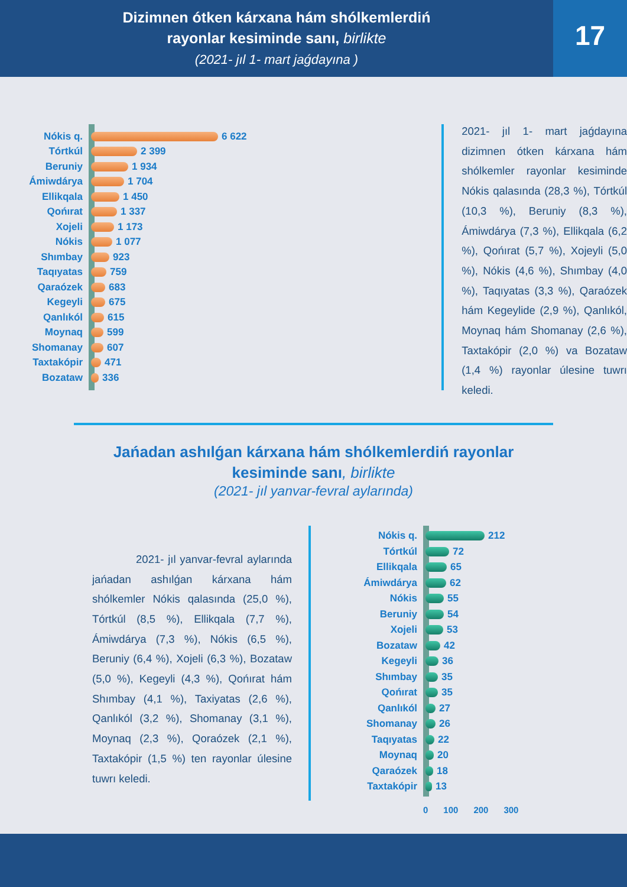Dizimnen ótken kárxana hám shólkemlerdiń
rayonlar kesiminde sanı, birlikte
(2021- jıl 1- mart jaǵdayına )
17
Nókis q. 6 622
Tórtkúl 2 399
Beruniy 1 934
Ámiwdárya 1 704
Ellikqala 1 450
Qońırat 1 337
Xojeli 1 173
Nókis 1 077
Shımbay 923
Taqıyatas 759
Qaraózek 683
Kegeyli 675
Qanlıkól 615
Moynaq 599
Shomanay 607
Taxtakópir 471
Bozataw 336
2021- jıl 1- mart jaǵdayına dizimnen ótken kárxana hám shólkemler rayonlar kesiminde Nókis qalasında (28,3 %), Tórtkúl (10,3 %), Beruniy (8,3 %), Ámiwdárya (7,3 %), Ellikqala (6,2 %), Qońırat (5,7 %), Xojeyli (5,0 %), Nókis (4,6 %), Shımbay (4,0 %), Taqıyatas (3,3 %), Qaraózek hám Kegeylide (2,9 %), Qanlıkól, Moynaq hám Shomanay (2,6 %), Taxtakópir (2,0 %) va Bozataw (1,4 %) rayonlar úlesine tuwrı keledi.
Jańadan ashılǵan kárxana hám shólkemlerdiń rayonlar
kesiminde sanı, birlikte
(2021- jıl yanvar-fevral aylarında)
2021- jıl yanvar-fevral aylarında jańadan ashılǵan kárxana hám shólkemler Nókis qalasında (25,0 %), Tórtkúl (8,5 %), Ellikqala (7,7 %), Ámiwdárya (7,3 %), Nókis (6,5 %), Beruniy (6,4 %), Xojeli (6,3 %), Bozataw (5,0 %), Kegeyli (4,3 %), Qońırat hám Shımbay (4,1 %), Taxiyatas (2,6 %), Qanlıkól (3,2 %), Shomanay (3,1 %), Moynaq (2,3 %), Qoraózek (2,1 %), Taxtakópir (1,5 %) ten rayonlar úlesine tuwrı keledi.
Nókis q. 212
Tórtkúl 72
Ellikqala 65
Ámiwdárya 62
Nókis 55
Beruniy 54
Xojeli 53
Bozataw 42
Kegeyli 36
Shımbay 35
Qońırat 35
Qanlıkól 27
Shomanay 26
Taqıyatas 22
Moynaq 20
Qaraózek 18
Taxtakópir 13
0 100 200 300